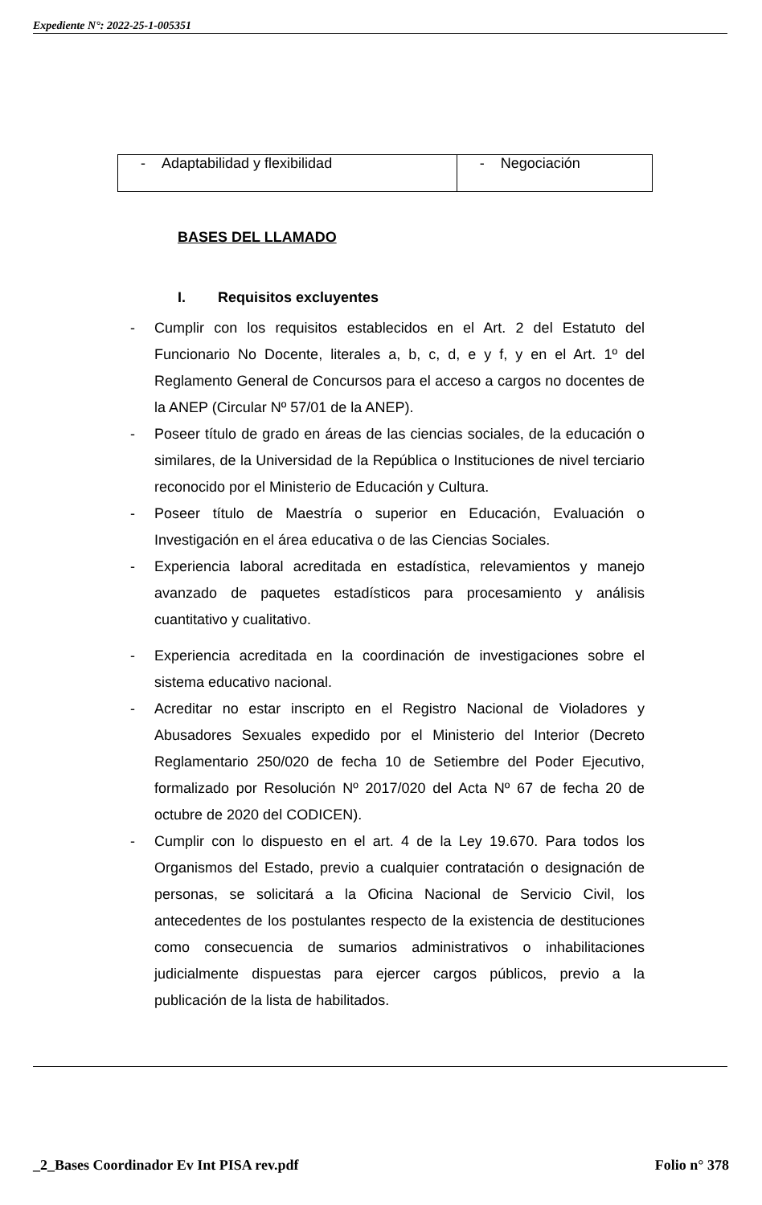Expediente N°: 2022-25-1-005351
| - Adaptabilidad y flexibilidad | - Negociación |
BASES DEL LLAMADO
I. Requisitos excluyentes
- Cumplir con los requisitos establecidos en el Art. 2 del Estatuto del Funcionario No Docente, literales a, b, c, d, e y f, y en el Art. 1º del Reglamento General de Concursos para el acceso a cargos no docentes de la ANEP (Circular Nº 57/01 de la ANEP).
- Poseer título de grado en áreas de las ciencias sociales, de la educación o similares, de la Universidad de la República o Instituciones de nivel terciario reconocido por el Ministerio de Educación y Cultura.
- Poseer título de Maestría o superior en Educación, Evaluación o Investigación en el área educativa o de las Ciencias Sociales.
- Experiencia laboral acreditada en estadística, relevamientos y manejo avanzado de paquetes estadísticos para procesamiento y análisis cuantitativo y cualitativo.
- Experiencia acreditada en la coordinación de investigaciones sobre el sistema educativo nacional.
- Acreditar no estar inscripto en el Registro Nacional de Violadores y Abusadores Sexuales expedido por el Ministerio del Interior (Decreto Reglamentario 250/020 de fecha 10 de Setiembre del Poder Ejecutivo, formalizado por Resolución Nº 2017/020 del Acta Nº 67 de fecha 20 de octubre de 2020 del CODICEN).
- Cumplir con lo dispuesto en el art. 4 de la Ley 19.670. Para todos los Organismos del Estado, previo a cualquier contratación o designación de personas, se solicitará a la Oficina Nacional de Servicio Civil, los antecedentes de los postulantes respecto de la existencia de destituciones como consecuencia de sumarios administrativos o inhabilitaciones judicialmente dispuestas para ejercer cargos públicos, previo a la publicación de la lista de habilitados.
_2_Bases Coordinador Ev Int PISA rev.pdf Folio n° 378